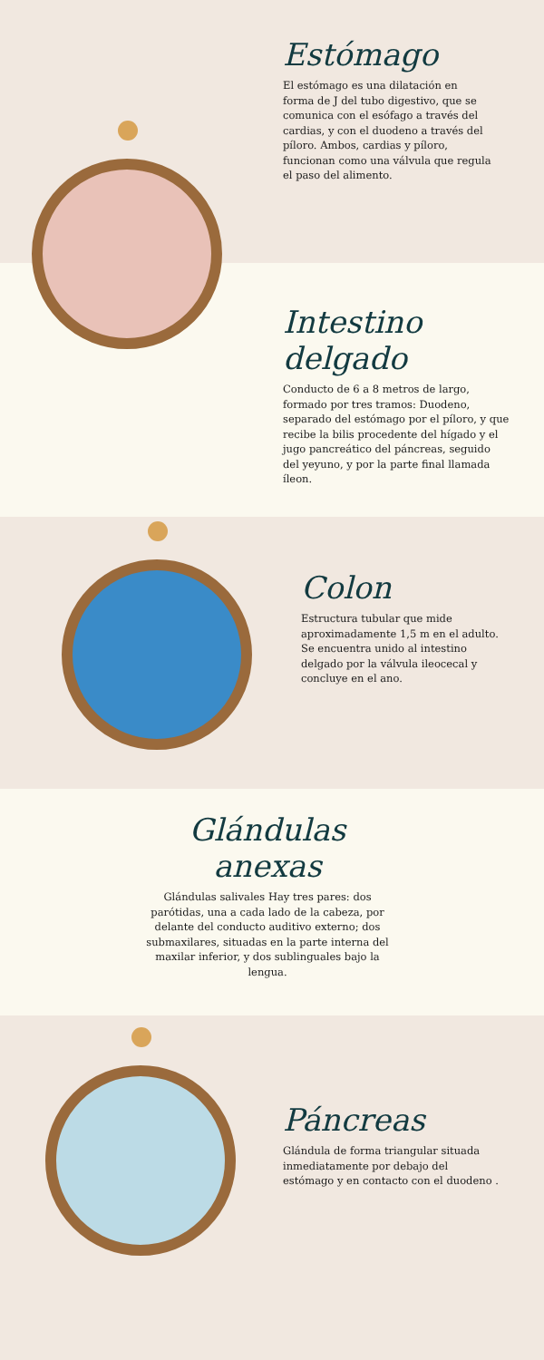Estómago
El estómago es una dilatación en forma de J del tubo digestivo, que se comunica con el esófago a través del cardias, y con el duodeno a través del píloro. Ambos, cardias y píloro, funcionan como una válvula que regula el paso del alimento.
Intestino delgado
Conducto de 6 a 8 metros de largo, formado por tres tramos: Duodeno, separado del estómago por el píloro, y que recibe la bilis procedente del hígado y el jugo pancreático del páncreas, seguido del yeyuno, y por la parte final llamada íleon.
Colon
Estructura tubular que mide aproximadamente 1,5 m en el adulto. Se encuentra unido al intestino delgado por la válvula ileocecal y concluye en el ano.
Glándulas anexas
Glándulas salivales Hay tres pares: dos parótidas, una a cada lado de la cabeza, por delante del conducto auditivo externo; dos submaxilares, situadas en la parte interna del maxilar inferior, y dos sublinguales bajo la lengua.
Páncreas
Glándula de forma triangular situada inmediatamente por debajo del estómago y en contacto con el duodeno .